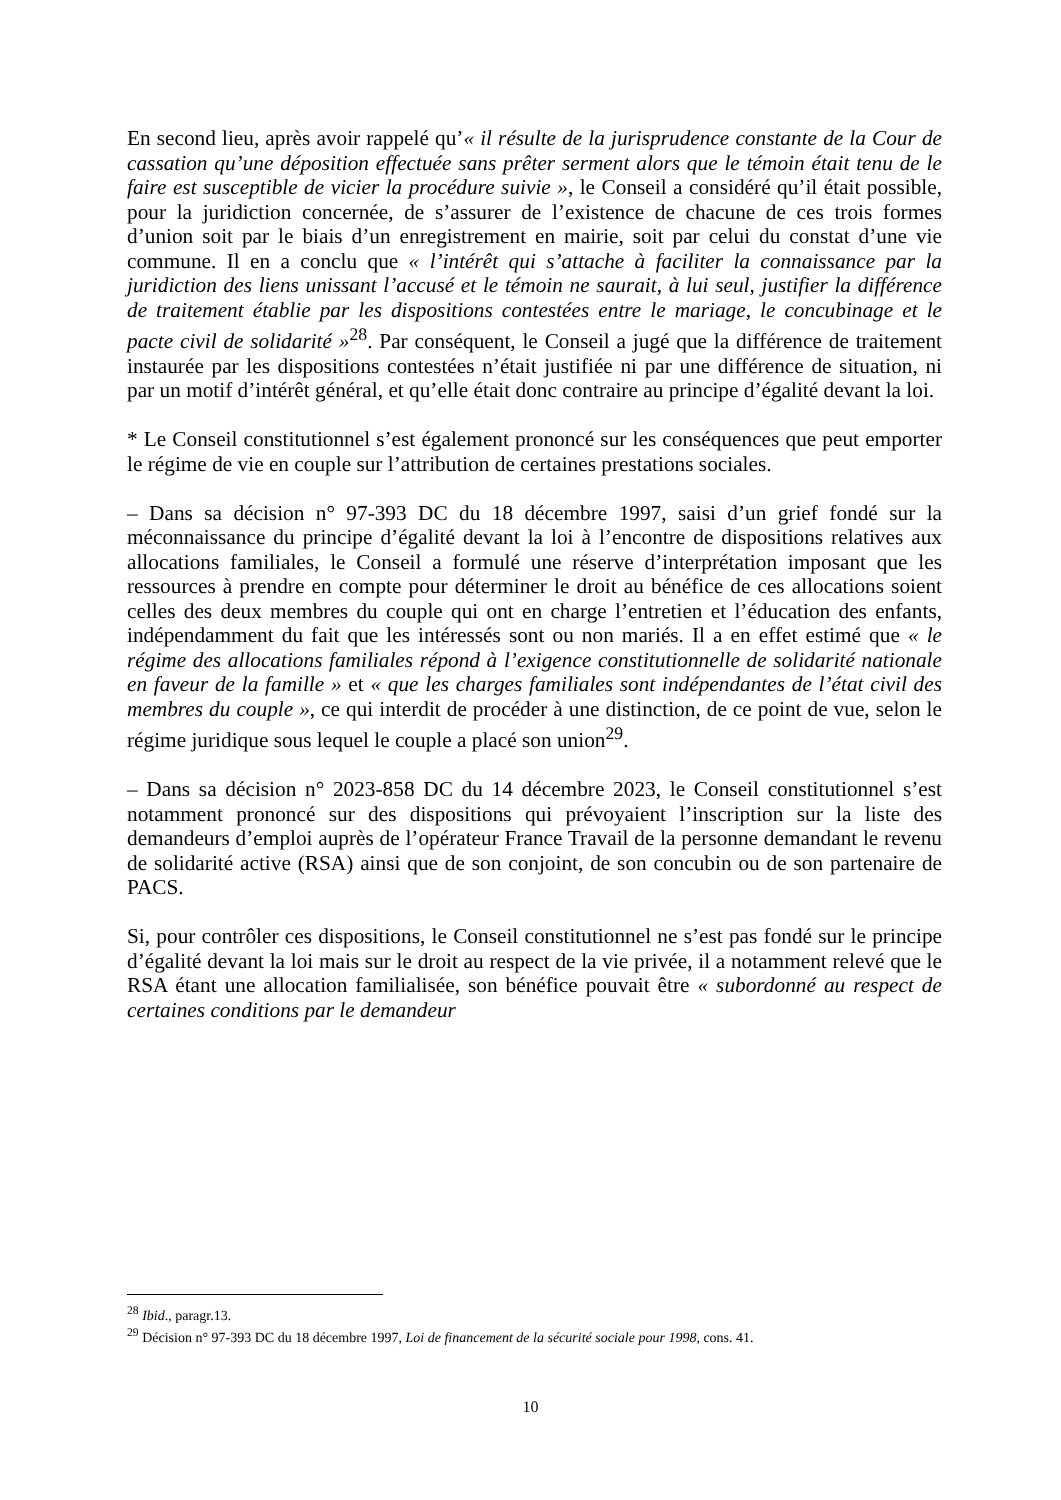En second lieu, après avoir rappelé qu’« il résulte de la jurisprudence constante de la Cour de cassation qu’une déposition effectuée sans prêter serment alors que le témoin était tenu de le faire est susceptible de vicier la procédure suivie », le Conseil a considéré qu’il était possible, pour la juridiction concernée, de s’assurer de l’existence de chacune de ces trois formes d’union soit par le biais d’un enregistrement en mairie, soit par celui du constat d’une vie commune. Il en a conclu que « l’intérêt qui s’attache à faciliter la connaissance par la juridiction des liens unissant l’accusé et le témoin ne saurait, à lui seul, justifier la différence de traitement établie par les dispositions contestées entre le mariage, le concubinage et le pacte civil de solidarité »<sup>28</sup>. Par conséquent, le Conseil a jugé que la différence de traitement instaurée par les dispositions contestées n’était justifiée ni par une différence de situation, ni par un motif d’intérêt général, et qu’elle était donc contraire au principe d’égalité devant la loi.
* Le Conseil constitutionnel s’est également prononcé sur les conséquences que peut emporter le régime de vie en couple sur l’attribution de certaines prestations sociales.
– Dans sa décision n° 97-393 DC du 18 décembre 1997, saisi d’un grief fondé sur la méconnaissance du principe d’égalité devant la loi à l’encontre de dispositions relatives aux allocations familiales, le Conseil a formulé une réserve d’interprétation imposant que les ressources à prendre en compte pour déterminer le droit au bénéfice de ces allocations soient celles des deux membres du couple qui ont en charge l’entretien et l’éducation des enfants, indépendamment du fait que les intéressés sont ou non mariés. Il a en effet estimé que « le régime des allocations familiales répond à l’exigence constitutionnelle de solidarité nationale en faveur de la famille » et « que les charges familiales sont indépendantes de l’état civil des membres du couple », ce qui interdit de procéder à une distinction, de ce point de vue, selon le régime juridique sous lequel le couple a placé son union<sup>29</sup>.
– Dans sa décision n° 2023-858 DC du 14 décembre 2023, le Conseil constitutionnel s’est notamment prononcé sur des dispositions qui prévoyaient l’inscription sur la liste des demandeurs d’emploi auprès de l’opérateur France Travail de la personne demandant le revenu de solidarité active (RSA) ainsi que de son conjoint, de son concubin ou de son partenaire de PACS.
Si, pour contrôler ces dispositions, le Conseil constitutionnel ne s’est pas fondé sur le principe d’égalité devant la loi mais sur le droit au respect de la vie privée, il a notamment relevé que le RSA étant une allocation familialisée, son bénéfice pouvait être « subordonné au respect de certaines conditions par le demandeur
<sup>28</sup> Ibid., paragr.13.
<sup>29</sup> Décision n° 97-393 DC du 18 décembre 1997, Loi de financement de la sécurité sociale pour 1998, cons. 41.
10